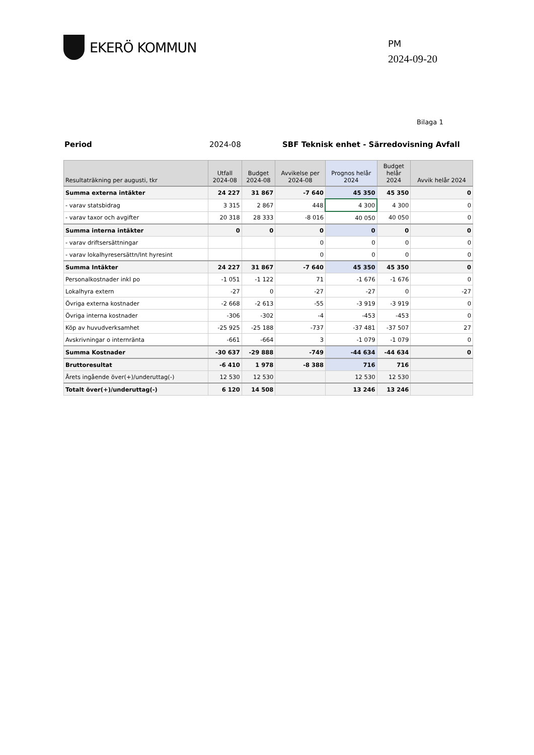EKERÖ KOMMUN
PM
2024-09-20
Bilaga 1
Period 2024-08 SBF Teknisk enhet - Särredovisning Avfall
| Resultaträkning per augusti, tkr | Utfall 2024-08 | Budget 2024-08 | Avvikelse per 2024-08 | Prognos helår 2024 | Budget helår 2024 | Avvik helår 2024 |
| --- | --- | --- | --- | --- | --- | --- |
| Summa externa intäkter | 24 227 | 31 867 | -7 640 | 45 350 | 45 350 | 0 |
| - varav statsbidrag | 3 315 | 2 867 | 448 | 4 300 | 4 300 | 0 |
| - varav taxor och avgifter | 20 318 | 28 333 | -8 016 | 40 050 | 40 050 | 0 |
| Summa interna intäkter | 0 | 0 | 0 | 0 | 0 | 0 |
| - varav driftsersättningar | | | 0 | 0 | 0 | 0 |
| - varav lokalhyresersättn/Int hyresint | | | 0 | 0 | 0 | 0 |
| Summa Intäkter | 24 227 | 31 867 | -7 640 | 45 350 | 45 350 | 0 |
| Personalkostnader inkl po | -1 051 | -1 122 | 71 | -1 676 | -1 676 | 0 |
| Lokalhyra extern | -27 | 0 | -27 | -27 | 0 | -27 |
| Övriga externa kostnader | -2 668 | -2 613 | -55 | -3 919 | -3 919 | 0 |
| Övriga interna kostnader | -306 | -302 | -4 | -453 | -453 | 0 |
| Köp av huvudverksamhet | -25 925 | -25 188 | -737 | -37 481 | -37 507 | 27 |
| Avskrivningar o internränta | -661 | -664 | 3 | -1 079 | -1 079 | 0 |
| Summa Kostnader | -30 637 | -29 888 | -749 | -44 634 | -44 634 | 0 |
| Bruttoresultat | -6 410 | 1 978 | -8 388 | 716 | 716 | |
| Årets ingående över(+)/underuttag(-) | 12 530 | 12 530 | | 12 530 | 12 530 | |
| Totalt över(+)/underuttag(-) | 6 120 | 14 508 | | 13 246 | 13 246 | |